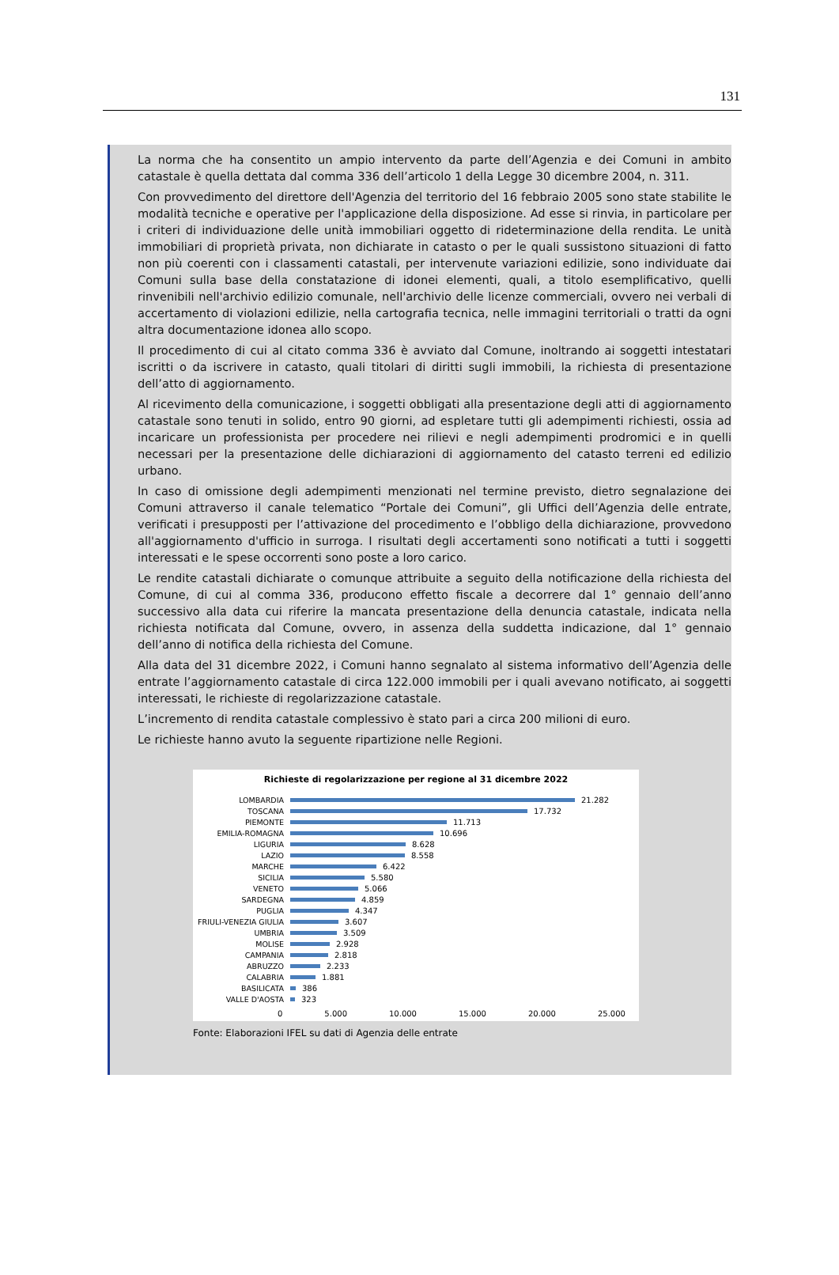131
La norma che ha consentito un ampio intervento da parte dell’Agenzia e dei Comuni in ambito catastale è quella dettata dal comma 336 dell’articolo 1 della Legge 30 dicembre 2004, n. 311.
Con provvedimento del direttore dell'Agenzia del territorio del 16 febbraio 2005 sono state stabilite le modalità tecniche e operative per l'applicazione della disposizione. Ad esse si rinvia, in particolare per i criteri di individuazione delle unità immobiliari oggetto di rideterminazione della rendita. Le unità immobiliari di proprietà privata, non dichiarate in catasto o per le quali sussistono situazioni di fatto non più coerenti con i classamenti catastali, per intervenute variazioni edilizie, sono individuate dai Comuni sulla base della constatazione di idonei elementi, quali, a titolo esemplificativo, quelli rinvenibili nell'archivio edilizio comunale, nell'archivio delle licenze commerciali, ovvero nei verbali di accertamento di violazioni edilizie, nella cartografia tecnica, nelle immagini territoriali o tratti da ogni altra documentazione idonea allo scopo.
Il procedimento di cui al citato comma 336 è avviato dal Comune, inoltrando ai soggetti intestatari iscritti o da iscrivere in catasto, quali titolari di diritti sugli immobili, la richiesta di presentazione dell’atto di aggiornamento.
Al ricevimento della comunicazione, i soggetti obbligati alla presentazione degli atti di aggiornamento catastale sono tenuti in solido, entro 90 giorni, ad espletare tutti gli adempimenti richiesti, ossia ad incaricare un professionista per procedere nei rilievi e negli adempimenti prodromici e in quelli necessari per la presentazione delle dichiarazioni di aggiornamento del catasto terreni ed edilizio urbano.
In caso di omissione degli adempimenti menzionati nel termine previsto, dietro segnalazione dei Comuni attraverso il canale telematico “Portale dei Comuni”, gli Uffici dell’Agenzia delle entrate, verificati i presupposti per l’attivazione del procedimento e l’obbligo della dichiarazione, provvedono all'aggiornamento d'ufficio in surroga. I risultati degli accertamenti sono notificati a tutti i soggetti interessati e le spese occorrenti sono poste a loro carico.
Le rendite catastali dichiarate o comunque attribuite a seguito della notificazione della richiesta del Comune, di cui al comma 336, producono effetto fiscale a decorrere dal 1° gennaio dell’anno successivo alla data cui riferire la mancata presentazione della denuncia catastale, indicata nella richiesta notificata dal Comune, ovvero, in assenza della suddetta indicazione, dal 1° gennaio dell’anno di notifica della richiesta del Comune.
Alla data del 31 dicembre 2022, i Comuni hanno segnalato al sistema informativo dell’Agenzia delle entrate l’aggiornamento catastale di circa 122.000 immobili per i quali avevano notificato, ai soggetti interessati, le richieste di regolarizzazione catastale.
L’incremento di rendita catastale complessivo è stato pari a circa 200 milioni di euro.
Le richieste hanno avuto la seguente ripartizione nelle Regioni.
Richieste di regolarizzazione per regione al 31 dicembre 2022
LOMBARDIA 21.282
TOSCANA 17.732
PIEMONTE 11.713
EMILIA-ROMAGNA 10.696
LIGURIA 8.628
LAZIO 8.558
MARCHE 6.422
SICILIA 5.580
VENETO 5.066
SARDEGNA 4.859
PUGLIA 4.347
FRIULI-VENEZIA GIULIA 3.607
UMBRIA 3.509
MOLISE 2.928
CAMPANIA 2.818
ABRUZZO 2.233
CALABRIA 1.881
BASILICATA 386
VALLE D'AOSTA 323
0 5.000 10.000 15.000 20.000 25.000
Fonte: Elaborazioni IFEL su dati di Agenzia delle entrate